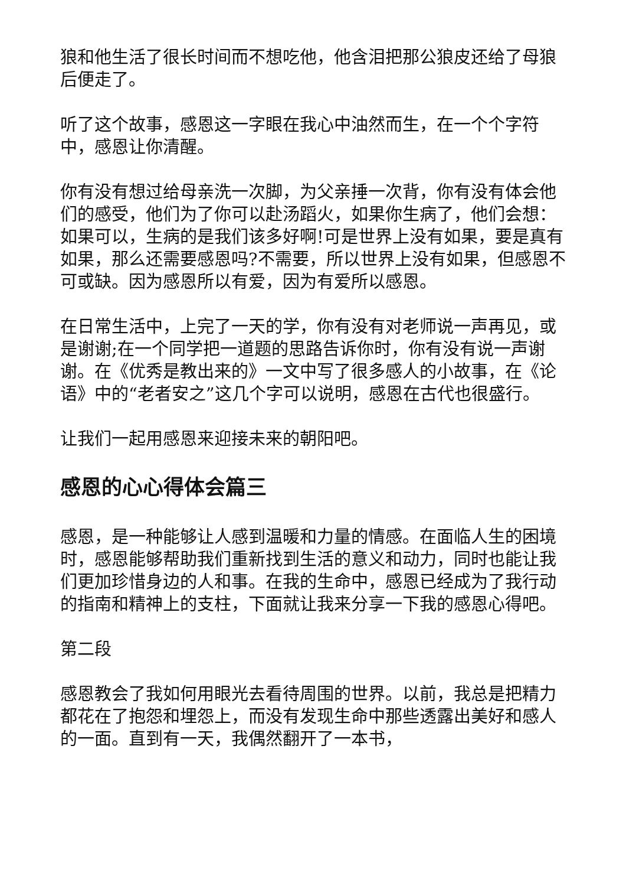狼和他生活了很长时间而不想吃他，他含泪把那公狼皮还给了母狼后便走了。
听了这个故事，感恩这一字眼在我心中油然而生，在一个个字符中，感恩让你清醒。
你有没有想过给母亲洗一次脚，为父亲捶一次背，你有没有体会他们的感受，他们为了你可以赴汤蹈火，如果你生病了，他们会想：如果可以，生病的是我们该多好啊!可是世界上没有如果，要是真有如果，那么还需要感恩吗?不需要，所以世界上没有如果，但感恩不可或缺。因为感恩所以有爱，因为有爱所以感恩。
在日常生活中，上完了一天的学，你有没有对老师说一声再见，或是谢谢;在一个同学把一道题的思路告诉你时，你有没有说一声谢谢。在《优秀是教出来的》一文中写了很多感人的小故事，在《论语》中的“老者安之”这几个字可以说明，感恩在古代也很盛行。
让我们一起用感恩来迎接未来的朝阳吧。
感恩的心心得体会篇三
感恩，是一种能够让人感到温暖和力量的情感。在面临人生的困境时，感恩能够帮助我们重新找到生活的意义和动力，同时也能让我们更加珍惜身边的人和事。在我的生命中，感恩已经成为了我行动的指南和精神上的支柱，下面就让我来分享一下我的感恩心得吧。
第二段
感恩教会了我如何用眼光去看待周围的世界。以前，我总是把精力都花在了抱怨和埋怨上，而没有发现生命中那些透露出美好和感人的一面。直到有一天，我偶然翻开了一本书，